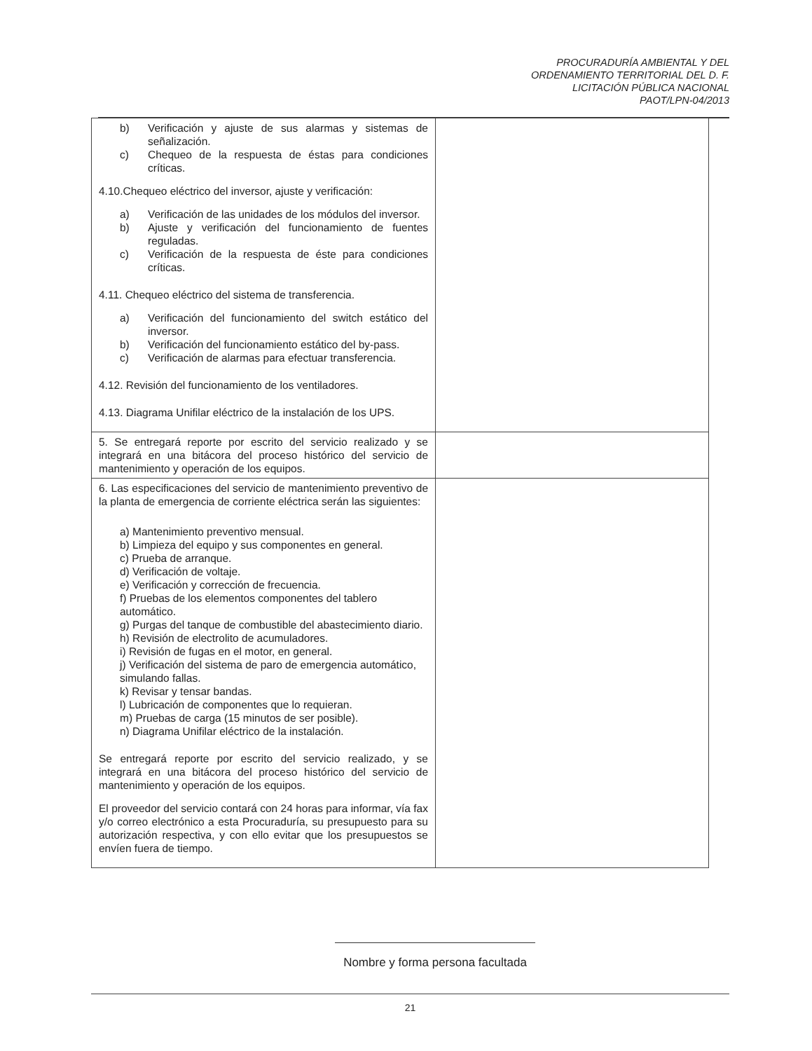PROCURADURÍA AMBIENTAL Y DEL
ORDENAMIENTO TERRITORIAL DEL D. F.
LICITACIÓN PÚBLICA NACIONAL
PAOT/LPN-04/2013
| b) Verificación y ajuste de sus alarmas y sistemas de señalización. c) Chequeo de la respuesta de éstas para condiciones críticas. 4.10.Chequeo eléctrico del inversor, ajuste y verificación: a) Verificación de las unidades de los módulos del inversor. b) Ajuste y verificación del funcionamiento de fuentes reguladas. c) Verificación de la respuesta de éste para condiciones críticas. 4.11. Chequeo eléctrico del sistema de transferencia. a) Verificación del funcionamiento del switch estático del inversor. b) Verificación del funcionamiento estático del by-pass. c) Verificación de alarmas para efectuar transferencia. 4.12. Revisión del funcionamiento de los ventiladores. 4.13. Diagrama Unifilar eléctrico de la instalación de los UPS. | |
| 5. Se entregará reporte por escrito del servicio realizado y se integrará en una bitácora del proceso histórico del servicio de mantenimiento y operación de los equipos. | |
| 6. Las especificaciones del servicio de mantenimiento preventivo de la planta de emergencia de corriente eléctrica serán las siguientes: a) Mantenimiento preventivo mensual. b) Limpieza del equipo y sus componentes en general. c) Prueba de arranque. d) Verificación de voltaje. e) Verificación y corrección de frecuencia. f) Pruebas de los elementos componentes del tablero automático. g) Purgas del tanque de combustible del abastecimiento diario. h) Revisión de electrolito de acumuladores. i) Revisión de fugas en el motor, en general. j) Verificación del sistema de paro de emergencia automático, simulando fallas. k) Revisar y tensar bandas. l) Lubricación de componentes que lo requieran. m) Pruebas de carga (15 minutos de ser posible). n) Diagrama Unifilar eléctrico de la instalación. Se entregará reporte por escrito del servicio realizado, y se integrará en una bitácora del proceso histórico del servicio de mantenimiento y operación de los equipos. El proveedor del servicio contará con 24 horas para informar, vía fax y/o correo electrónico a esta Procuraduría, su presupuesto para su autorización respectiva, y con ello evitar que los presupuestos se envíen fuera de tiempo. | |
Nombre y forma persona facultada
21